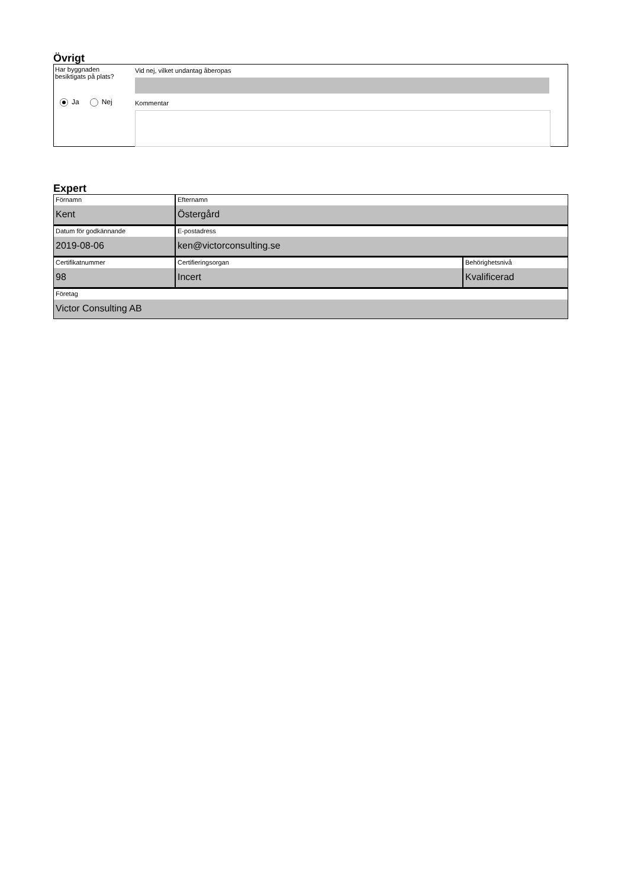Övrigt
Har byggnaden
besiktigats på plats?
Ja Nej
Vid nej, vilket undantag åberopas
Kommentar
Expert
Förnamn
Kent
Efternamn
Östergård
Datum för godkännande
2019-08-06
E-postadress
ken@victorconsulting.se
Certifikatnummer
98
Certifieringsorgan
Incert
Behörighetsnivå
Kvalificerad
Företag
Victor Consulting AB